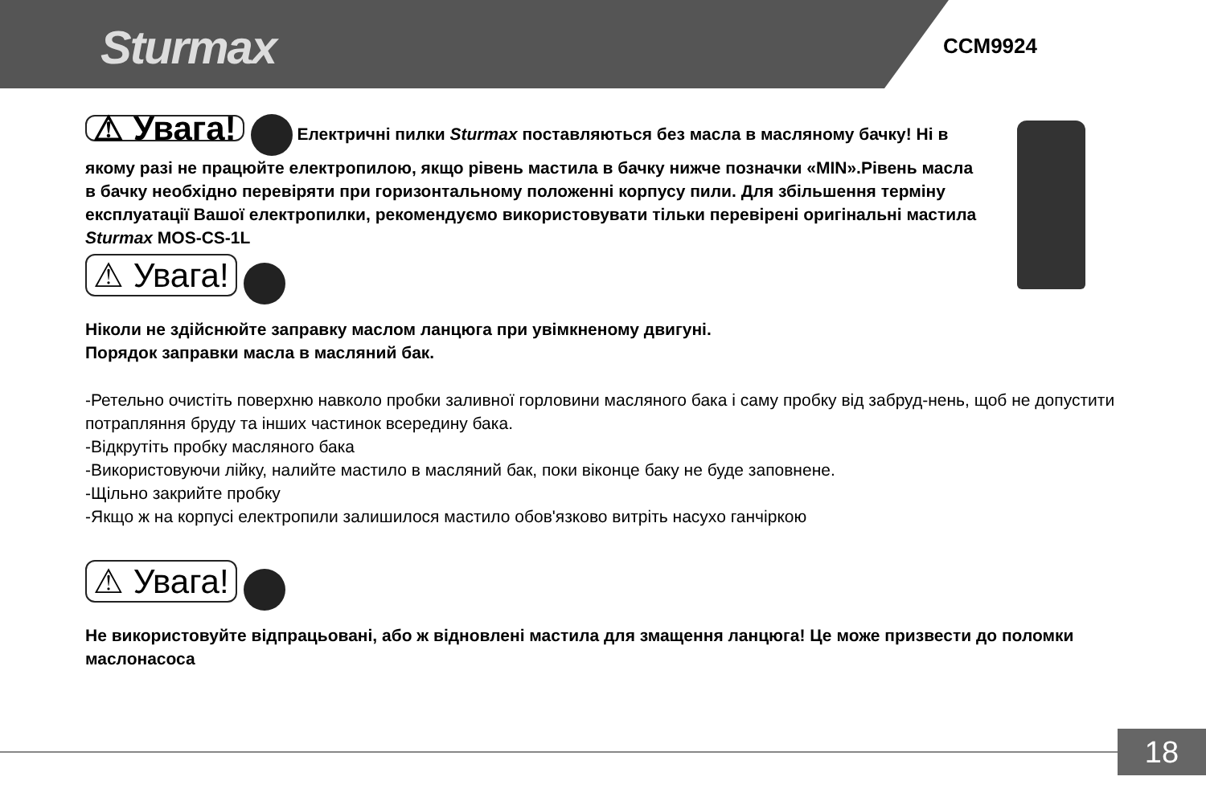Sturmax CCM9924
⚠ Увага! Електричні пилки Sturmax поставляються без масла в масляному бачку! Ні в якому разі не працюйте електропилою, якщо рівень мастила в бачку нижче позначки «MIN».Рівень масла в бачку необхідно перевіряти при горизонтальному положенні корпусу пили. Для збільшення терміну експлуатації Вашої електропилки, рекомендуємо використовувати тільки перевірені оригінальні мастила Sturmax MOS-CS-1L
⚠ Увага!
Ніколи не здійснюйте заправку маслом ланцюга при увімкненому двигуні.
Порядок заправки масла в масляний бак.
-Ретельно очистіть поверхню навколо пробки заливної горловини масляного бака і саму пробку від забруд-нень, щоб не допустити потрапляння бруду та інших частинок всередину бака.
-Відкрутіть пробку масляного бака
-Використовуючи лійку, налийте мастило в масляний бак, поки віконце баку не буде заповнене.
-Щільно закрийте пробку
-Якщо ж на корпусі електропили залишилося мастило обов'язково витріть насухо ганчіркою
⚠ Увага!
Не використовуйте відпрацьовані, або ж відновлені мастила для змащення ланцюга! Це може призвести до поломки маслонасоса
18